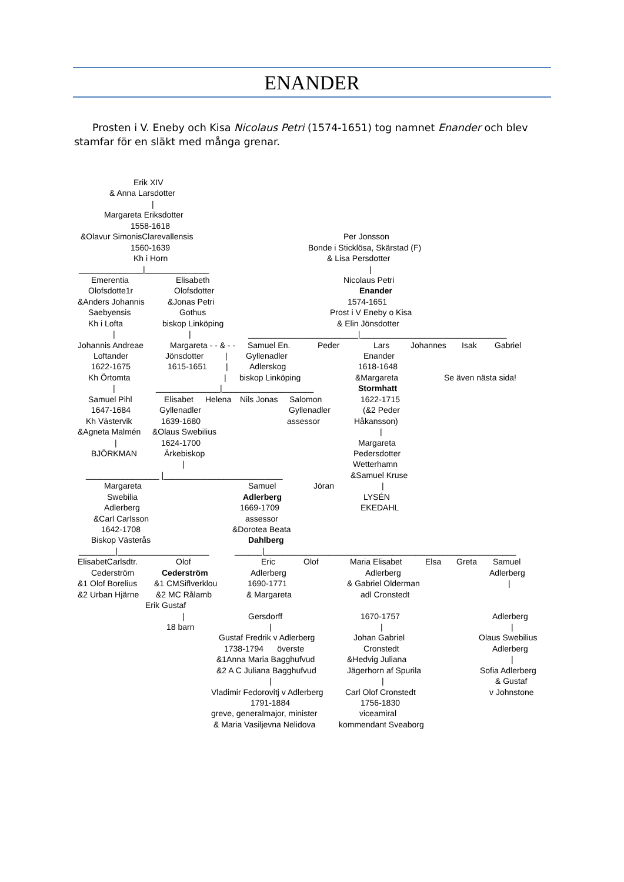ENANDER
Prosten i V. Eneby och Kisa Nicolaus Petri (1574-1651) tog namnet Enander och blev stamfar för en släkt med många grenar.
Erik XIV
& Anna Larsdotter
|
Margareta Eriksdotter
1558-1618
&Olavur SimonisClarevallensis Per Jonsson
1560-1639 Bonde i Sticklösa, Skärstad (F)
Kh i Horn & Lisa Persdotter
______________|______________ |
Emerentia Elisabeth Nicolaus Petri
Olofsdotte1r Olofsdotter Enander
&Anders Johannis &Jonas Petri 1574-1651
Saebyensis Gothus Prost i V Eneby o Kisa
Kh i Lofta biskop Linköping & Elin Jönsdotter
| | ________________________|________________________________
Johannis Andreae Margareta - - & - - Samuel En. Peder Lars Johannes Isak Gabriel
Loftander Jönsdotter | Gyllenadler Enander
1622-1675 1615-1651 | Adlerskog 1618-1648
Kh Örtomta | biskop Linköping &Margareta Se även nästa sida!
| ______________|____________________ Stormhatt
Samuel Pihl Elisabet Helena Nils Jonas Salomon 1622-1715
1647-1684 Gyllenadler Gyllenadler (&2 Peder
Kh Västervik 1639-1680 assessor Håkansson)
&Agneta Malmén &Olaus Swebilius |
| 1624-1700 Margareta
BJÖRKMAN Ärkebiskop Pedersdotter
| Wetterhamn
________________ |__________________________ &Samuel Kruse
Margareta Samuel Jöran |
Swebilia Adlerberg LYSÉN
Adlerberg 1669-1709 EKEDAHL
&Carl Carlsson assessor
1642-1708 &Dorotea Beata
Biskop Västerås Dahlberg
________|____________________ ______|_______________________________________________________
ElisabetCarlsdtr. Olof Eric Olof Maria Elisabet Elsa Greta Samuel
Cederström Cederström Adlerberg Adlerberg Adlerberg
&1 Olof Borelius &1 CMSiflverklou 1690-1771 & Gabriel Olderman |
&2 Urban Hjärne &2 MC Rålamb & Margareta adl Cronstedt
Erik Gustaf
| Gersdorff 1670-1757 Adlerberg
18 barn | | |
Gustaf Fredrik v Adlerberg Johan Gabriel Olaus Swebilius
1738-1794 överste Cronstedt Adlerberg
&1Anna Maria Bagghufvud &Hedvig Juliana |
&2 A C Juliana Bagghufvud Jägerhorn af Spurila Sofia Adlerberg
| | & Gustaf
Vladimir Fedorovitj v Adlerberg Carl Olof Cronstedt v Johnstone
1791-1884 1756-1830
greve, generalmajor, minister viceamiral
& Maria Vasiljevna Nelidova kommendant Sveaborg